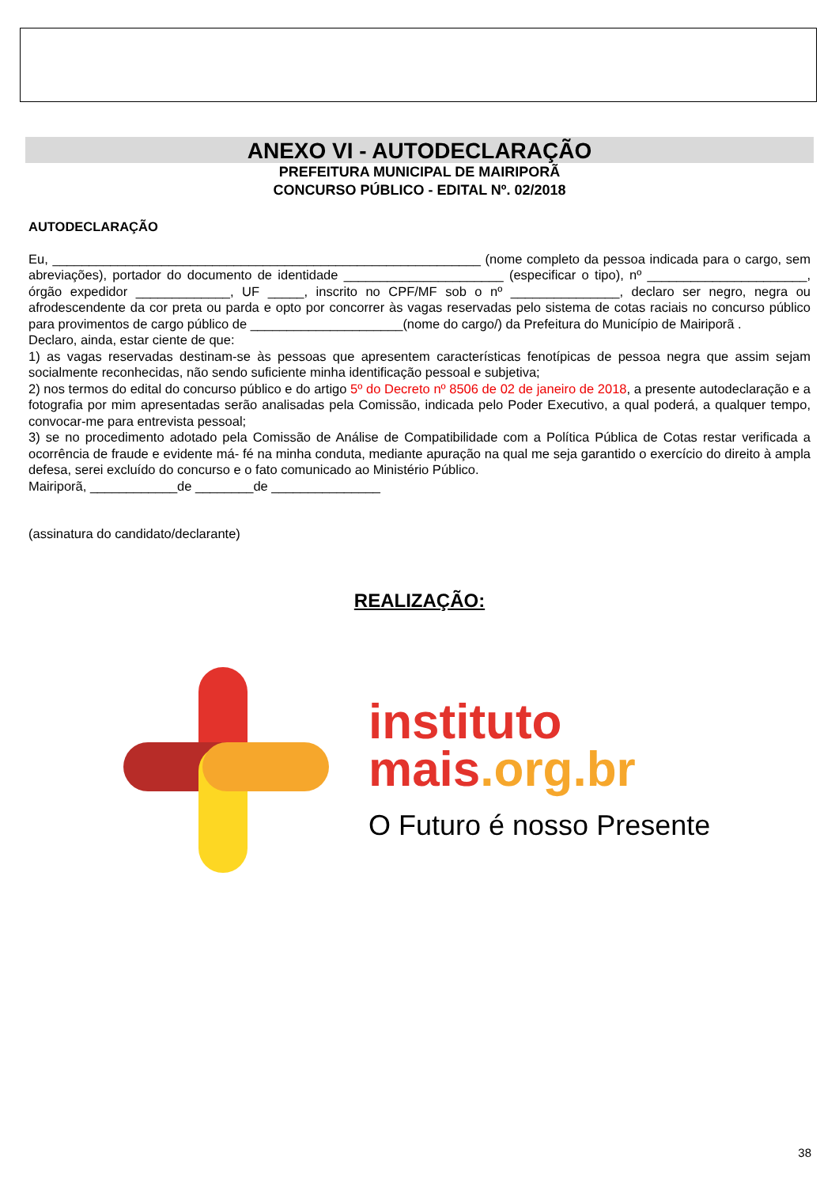ANEXO VI - AUTODECLARAÇÃO
PREFEITURA MUNICIPAL DE MAIRIPORÃ
CONCURSO PÚBLICO - EDITAL Nº. 02/2018
AUTODECLARAÇÃO
Eu, ___________________________________________________________ (nome completo da pessoa indicada para o cargo, sem abreviações), portador do documento de identidade ______________________ (especificar o tipo), nº ______________________, órgão expedidor _____________, UF _____, inscrito no CPF/MF sob o nº _______________, declaro ser negro, negra ou afrodescendente da cor preta ou parda e opto por concorrer às vagas reservadas pelo sistema de cotas raciais no concurso público para provimentos de cargo público de _____________________(nome do cargo/) da Prefeitura do Município de Mairiporã .
Declaro, ainda, estar ciente de que:
1) as vagas reservadas destinam-se às pessoas que apresentem características fenotípicas de pessoa negra que assim sejam socialmente reconhecidas, não sendo suficiente minha identificação pessoal e subjetiva;
2) nos termos do edital do concurso público e do artigo 5º do Decreto nº 8506 de 02 de janeiro de 2018, a presente autodeclaração e a fotografia por mim apresentadas serão analisadas pela Comissão, indicada pelo Poder Executivo, a qual poderá, a qualquer tempo, convocar-me para entrevista pessoal;
3) se no procedimento adotado pela Comissão de Análise de Compatibilidade com a Política Pública de Cotas restar verificada a ocorrência de fraude e evidente má- fé na minha conduta, mediante apuração na qual me seja garantido o exercício do direito à ampla defesa, serei excluído do concurso e o fato comunicado ao Ministério Público.
Mairiporã, ____________de ________de _______________
(assinatura do candidato/declarante)
REALIZAÇÃO:
instituto
mais.org.br
O Futuro é nosso Presente
38